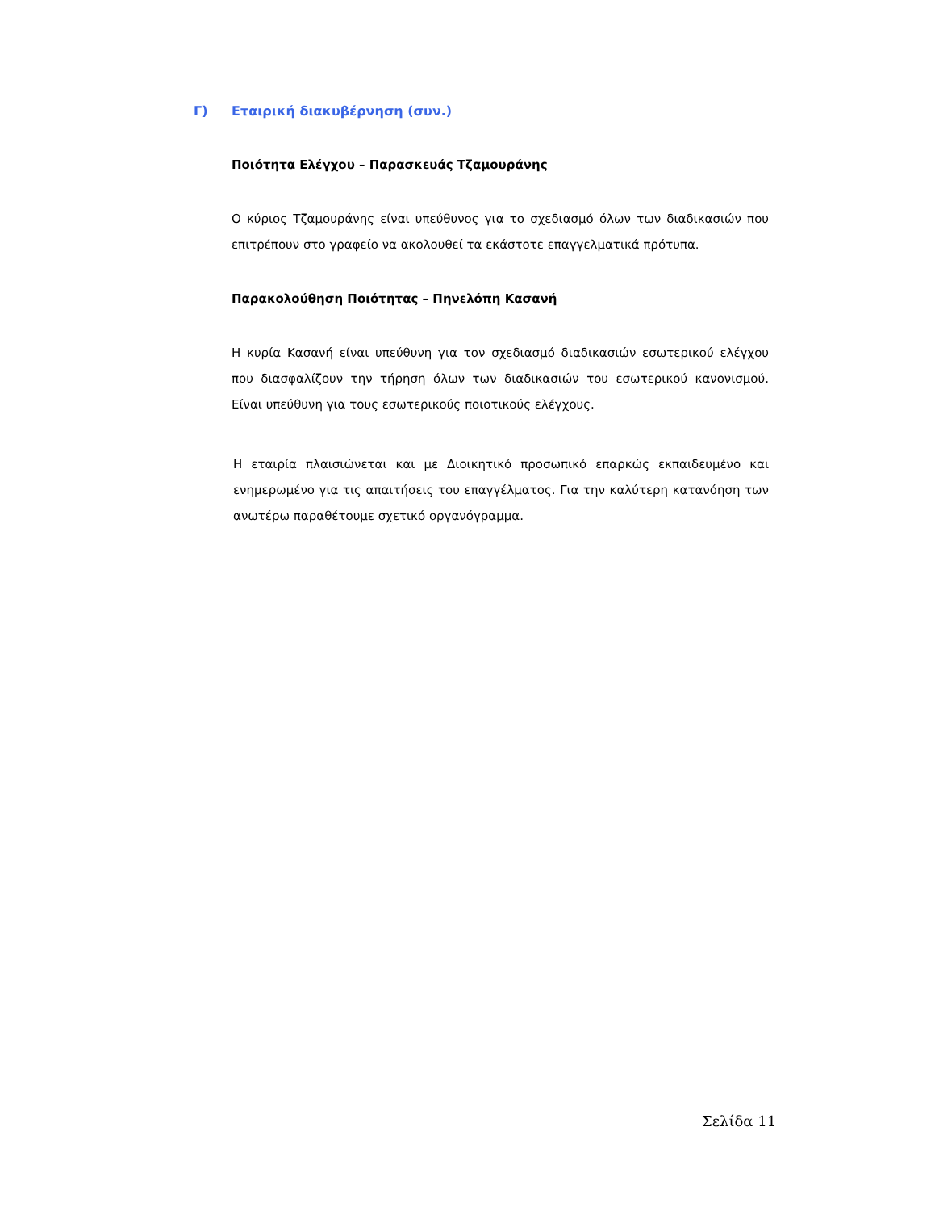Γ) Εταιρική διακυβέρνηση (συν.)
Ποιότητα Ελέγχου – Παρασκευάς Τζαμουράνης
Ο κύριος Τζαμουράνης είναι υπεύθυνος για το σχεδιασμό όλων των διαδικασιών που επιτρέπουν στο γραφείο να ακολουθεί τα εκάστοτε επαγγελματικά πρότυπα.
Παρακολούθηση Ποιότητας – Πηνελόπη Κασανή
Η κυρία Κασανή είναι υπεύθυνη για τον σχεδιασμό διαδικασιών εσωτερικού ελέγχου που διασφαλίζουν την τήρηση όλων των διαδικασιών του εσωτερικού κανονισμού. Είναι υπεύθυνη για τους εσωτερικούς ποιοτικούς ελέγχους.
Η εταιρία πλαισιώνεται και με Διοικητικό προσωπικό επαρκώς εκπαιδευμένο και ενημερωμένο για τις απαιτήσεις του επαγγέλματος. Για την καλύτερη κατανόηση των ανωτέρω παραθέτουμε σχετικό οργανόγραμμα.
Σελίδα 11